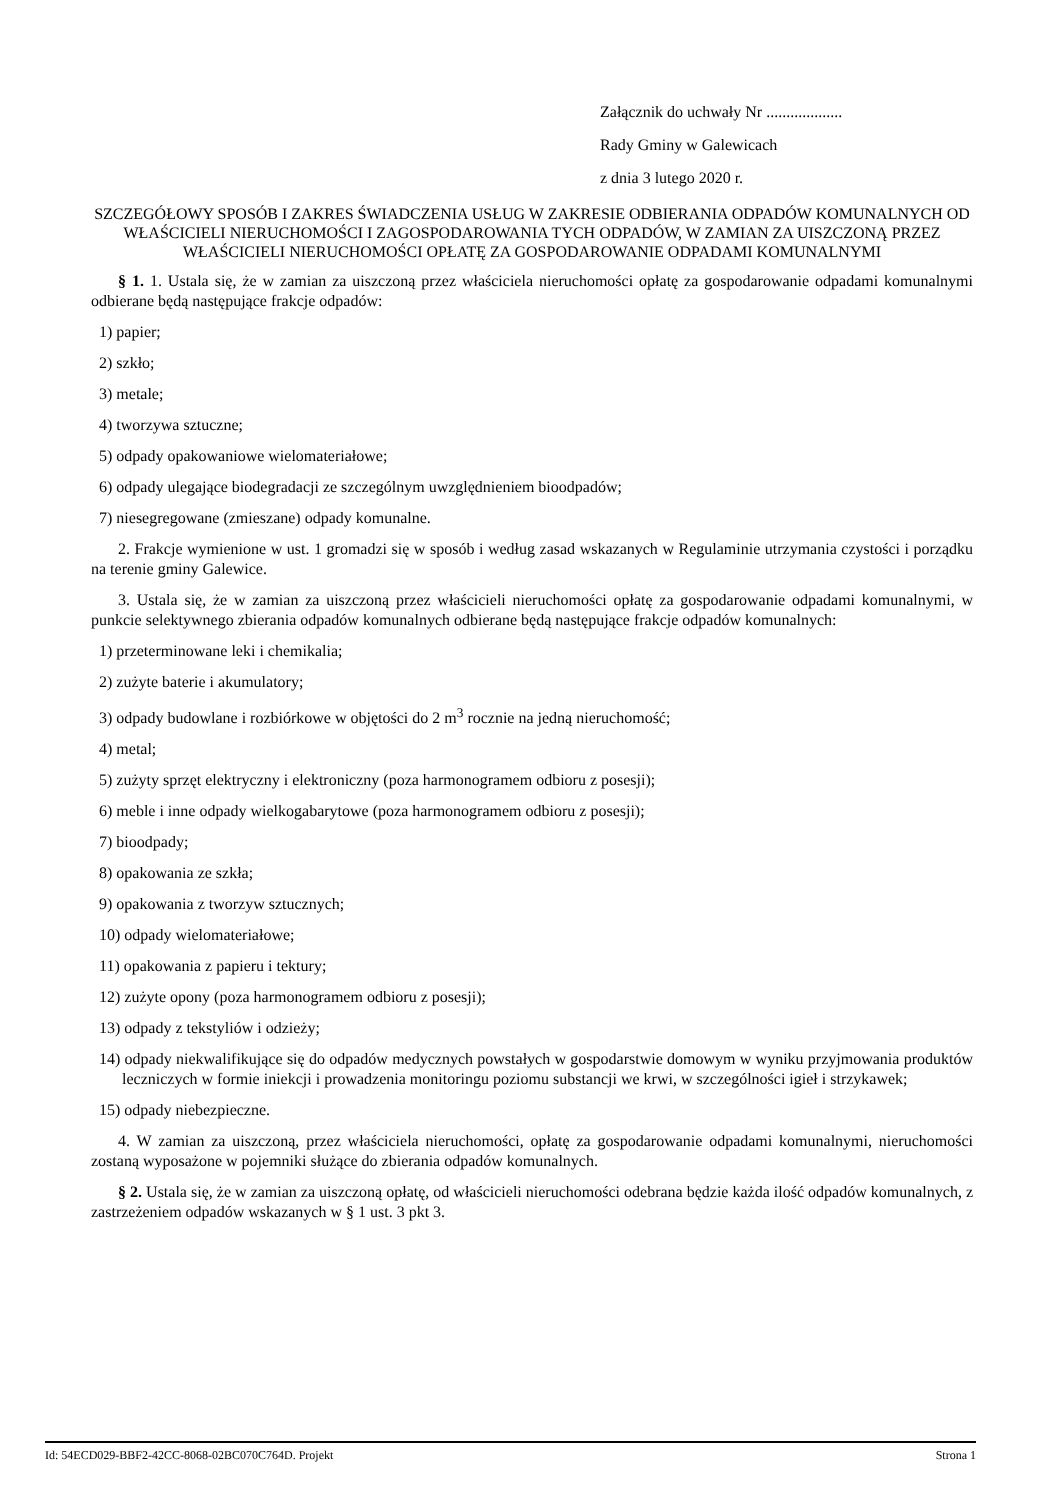Załącznik do uchwały Nr ...................
Rady Gminy w Galewicach
z dnia 3 lutego 2020 r.
SZCZEGÓŁOWY SPOSÓB I ZAKRES ŚWIADCZENIA USŁUG W ZAKRESIE ODBIERANIA ODPADÓW KOMUNALNYCH OD WŁAŚCICIELI NIERUCHOMOŚCI I ZAGOSPODAROWANIA TYCH ODPADÓW, W ZAMIAN ZA UISZCZONĄ PRZEZ WŁAŚCICIELI NIERUCHOMOŚCI OPŁATĘ ZA GOSPODAROWANIE ODPADAMI KOMUNALNYMI
§ 1. 1. Ustala się, że w zamian za uiszczoną przez właściciela nieruchomości opłatę za gospodarowanie odpadami komunalnymi odbierane będą następujące frakcje odpadów:
1) papier;
2) szkło;
3) metale;
4) tworzywa sztuczne;
5) odpady opakowaniowe wielomateriałowe;
6) odpady ulegające biodegradacji ze szczególnym uwzględnieniem bioodpadów;
7) niesegregowane (zmieszane) odpady komunalne.
2. Frakcje wymienione w ust. 1 gromadzi się w sposób i według zasad wskazanych w Regulaminie utrzymania czystości i porządku na terenie gminy Galewice.
3. Ustala się, że w zamian za uiszczoną przez właścicieli nieruchomości opłatę za gospodarowanie odpadami komunalnymi, w punkcie selektywnego zbierania odpadów komunalnych odbierane będą następujące frakcje odpadów komunalnych:
1) przeterminowane leki i chemikalia;
2) zużyte baterie i akumulatory;
3) odpady budowlane i rozbiórkowe w objętości do 2 m<sup>3</sup> rocznie na jedną nieruchomość;
4) metal;
5) zużyty sprzęt elektryczny i elektroniczny (poza harmonogramem odbioru z posesji);
6) meble i inne odpady wielkogabarytowe (poza harmonogramem odbioru z posesji);
7) bioodpady;
8) opakowania ze szkła;
9) opakowania z tworzyw sztucznych;
10) odpady wielomateriałowe;
11) opakowania z papieru i tektury;
12) zużyte opony (poza harmonogramem odbioru z posesji);
13) odpady z tekstyliów i odzieży;
14) odpady niekwalifikujące się do odpadów medycznych powstałych w gospodarstwie domowym w wyniku przyjmowania produktów leczniczych w formie iniekcji i prowadzenia monitoringu poziomu substancji we krwi, w szczególności igieł i strzykawek;
15) odpady niebezpieczne.
4. W zamian za uiszczoną, przez właściciela nieruchomości, opłatę za gospodarowanie odpadami komunalnymi, nieruchomości zostaną wyposażone w pojemniki służące do zbierania odpadów komunalnych.
§ 2. Ustala się, że w zamian za uiszczoną opłatę, od właścicieli nieruchomości odebrana będzie każda ilość odpadów komunalnych, z zastrzeżeniem odpadów wskazanych w § 1 ust. 3 pkt 3.
Id: 54ECD029-BBF2-42CC-8068-02BC070C764D. Projekt Strona 1